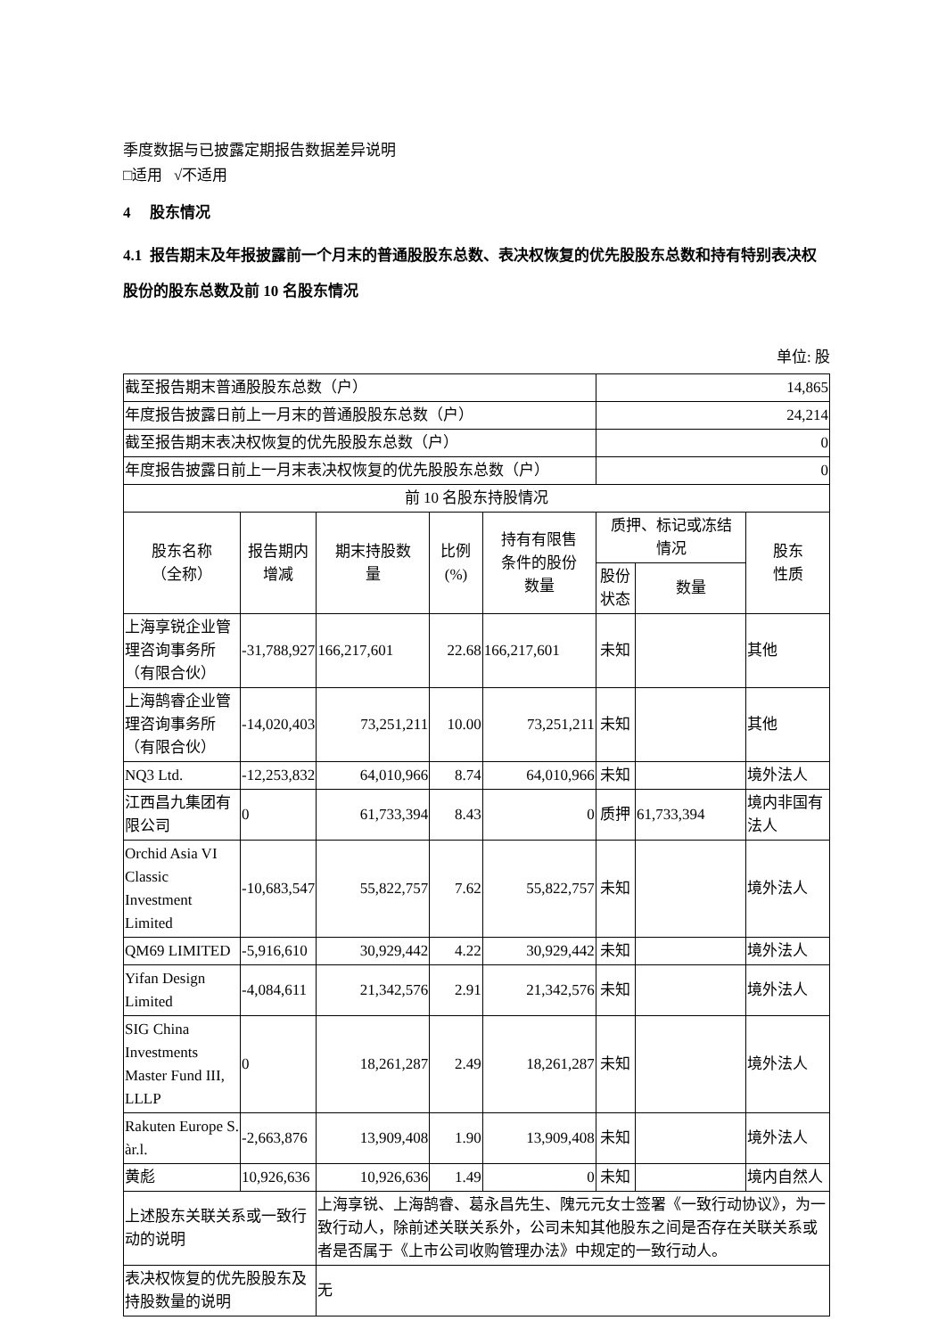季度数据与已披露定期报告数据差异说明
□适用 √不适用
4 股东情况
4.1 报告期末及年报披露前一个月末的普通股股东总数、表决权恢复的优先股股东总数和持有特别表决权股份的股东总数及前 10 名股东情况
单位: 股
| 截至报告期末普通股股东总数（户） | | | | | 14,865 | | |
| 年度报告披露日前上一月末的普通股股东总数（户） | | | | | 24,214 | | |
| 截至报告期末表决权恢复的优先股股东总数（户） | | | | | 0 | | |
| 年度报告披露日前上一月末表决权恢复的优先股股东总数（户） | | | | | 0 | | |
| 前 10 名股东持股情况 | | | | | | | |
| 股东名称 （全称） | 报告期内 增减 | 期末持股数 量 | 比例 (%) | 持有有限售 条件的股份 数量 | 质押、标记或冻结 情况 | | 股东 性质 |
| | | | | | 股份 状态 | 数量 | |
| 上海享锐企业管理咨询事务所（有限合伙） | -31,788,927 | 166,217,601 | 22.68 | 166,217,601 | 未知 | | 其他 |
| 上海鹄睿企业管理咨询事务所（有限合伙） | -14,020,403 | 73,251,211 | 10.00 | 73,251,211 | 未知 | | 其他 |
| NQ3 Ltd. | -12,253,832 | 64,010,966 | 8.74 | 64,010,966 | 未知 | | 境外法人 |
| 江西昌九集团有限公司 | 0 | 61,733,394 | 8.43 | 0 | 质押 | 61,733,394 | 境内非国有法人 |
| Orchid Asia VI Classic Investment Limited | -10,683,547 | 55,822,757 | 7.62 | 55,822,757 | 未知 | | 境外法人 |
| QM69 LIMITED | -5,916,610 | 30,929,442 | 4.22 | 30,929,442 | 未知 | | 境外法人 |
| Yifan Design Limited | -4,084,611 | 21,342,576 | 2.91 | 21,342,576 | 未知 | | 境外法人 |
| SIG China Investments Master Fund III, LLLP | 0 | 18,261,287 | 2.49 | 18,261,287 | 未知 | | 境外法人 |
| Rakuten Europe S. àr.l. | -2,663,876 | 13,909,408 | 1.90 | 13,909,408 | 未知 | | 境外法人 |
| 黄彪 | 10,926,636 | 10,926,636 | 1.49 | 0 | 未知 | | 境内自然人 |
| 上述股东关联关系或一致行动的说明 | | 上海享锐、上海鹄睿、葛永昌先生、隗元元女士签署《一致行动协议》，为一致行动人，除前述关联关系外，公司未知其他股东之间是否存在关联关系或者是否属于《上市公司收购管理办法》中规定的一致行动人。 | | | | | |
| 表决权恢复的优先股股东及持股数量的说明 | | 无 | | | | | |